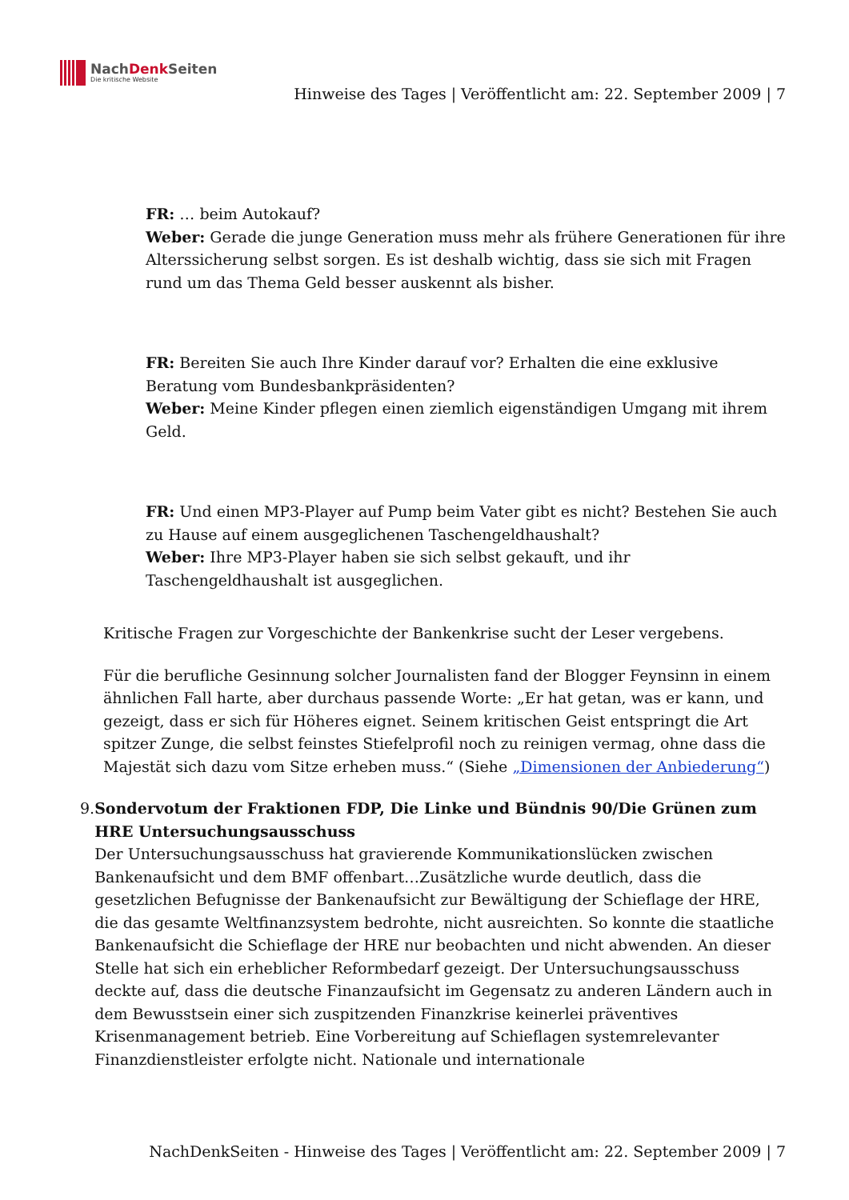NachDenk Seiten
Die kritische Website
Hinweise des Tages | Veröffentlicht am: 22. September 2009 | 7
FR: … beim Autokauf?
Weber: Gerade die junge Generation muss mehr als frühere Generationen für ihre Alterssicherung selbst sorgen. Es ist deshalb wichtig, dass sie sich mit Fragen rund um das Thema Geld besser auskennt als bisher.
FR: Bereiten Sie auch Ihre Kinder darauf vor? Erhalten die eine exklusive Beratung vom Bundesbankpräsidenten?
Weber: Meine Kinder pflegen einen ziemlich eigenständigen Umgang mit ihrem Geld.
FR: Und einen MP3-Player auf Pump beim Vater gibt es nicht? Bestehen Sie auch zu Hause auf einem ausgeglichenen Taschengeldhaushalt?
Weber: Ihre MP3-Player haben sie sich selbst gekauft, und ihr Taschengeldhaushalt ist ausgeglichen.
Kritische Fragen zur Vorgeschichte der Bankenkrise sucht der Leser vergebens.
Für die berufliche Gesinnung solcher Journalisten fand der Blogger Feynsinn in einem ähnlichen Fall harte, aber durchaus passende Worte: „Er hat getan, was er kann, und gezeigt, dass er sich für Höheres eignet. Seinem kritischen Geist entspringt die Art spitzer Zunge, die selbst feinstes Stiefelprofil noch zu reinigen vermag, ohne dass die Majestät sich dazu vom Sitze erheben muss.“ (Siehe „Dimensionen der Anbiederung“)
9. Sondervotum der Fraktionen FDP, Die Linke und Bündnis 90/Die Grünen zum HRE Untersuchungsausschuss
Der Untersuchungsausschuss hat gravierende Kommunikationslücken zwischen Bankenaufsicht und dem BMF offenbart…Zusätzliche wurde deutlich, dass die gesetzlichen Befugnisse der Bankenaufsicht zur Bewältigung der Schieflage der HRE, die das gesamte Weltfinanzsystem bedrohte, nicht ausreichten. So konnte die staatliche Bankenaufsicht die Schieflage der HRE nur beobachten und nicht abwenden. An dieser Stelle hat sich ein erheblicher Reformbedarf gezeigt. Der Untersuchungsausschuss deckte auf, dass die deutsche Finanzaufsicht im Gegensatz zu anderen Ländern auch in dem Bewusstsein einer sich zuspitzenden Finanzkrise keinerlei präventives Krisenmanagement betrieb. Eine Vorbereitung auf Schieflagen systemrelevanter Finanzdienstleister erfolgte nicht. Nationale und internationale
NachDenkSeiten - Hinweise des Tages | Veröffentlicht am: 22. September 2009 | 7